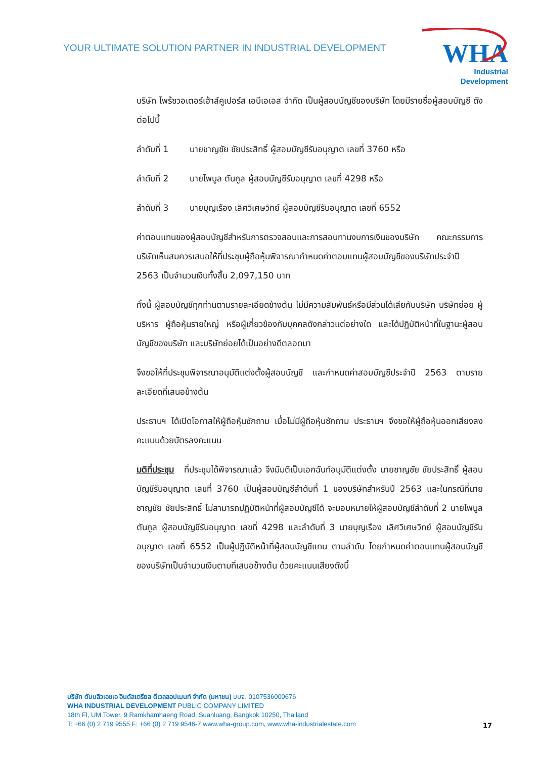YOUR ULTIMATE SOLUTION PARTNER IN INDUSTRIAL DEVELOPMENT
WHA
Industrial
Development
บริษัท ไพร้ซวอเตอร์เฮ้าส์คูเปอร์ส เอบีเอเอส จำกัด เป็นผู้สอบบัญชีของบริษัท โดยมีรายชื่อผู้สอบบัญชี ดังต่อไปนี้
ลำดับที่ 1 นายชาญชัย ชัยประสิทธิ์ ผู้สอบบัญชีรับอนุญาต เลขที่ 3760 หรือ
ลำดับที่ 2 นายไพบูล ตันกูล ผู้สอบบัญชีรับอนุญาต เลขที่ 4298 หรือ
ลำดับที่ 3 นายบุญเรือง เลิศวิเศษวิทย์ ผู้สอบบัญชีรับอนุญาต เลขที่ 6552
ค่าตอบแทนของผู้สอบบัญชีสำหรับการตรวจสอบและการสอบทานงบการเงินของบริษัท คณะกรรมการบริษัทเห็นสมควรเสนอให้ที่ประชุมผู้ถือหุ้นพิจารณากำหนดค่าตอบแทนผู้สอบบัญชีของบริษัทประจำปี 2563 เป็นจำนวนเงินทั้งสิ้น 2,097,150 บาท
ทั้งนี้ ผู้สอบบัญชีทุกท่านตามรายละเอียดข้างต้น ไม่มีความสัมพันธ์หรือมีส่วนได้เสียกับบริษัท บริษัทย่อย ผู้บริหาร ผู้ถือหุ้นรายใหญ่ หรือผู้เกี่ยวข้องกับบุคคลดังกล่าวแต่อย่างใด และได้ปฏิบัติหน้าที่ในฐานะผู้สอบบัญชีของบริษัท และบริษัทย่อยได้เป็นอย่างดีตลอดมา
จึงขอให้ที่ประชุมพิจารณาอนุมัติแต่งตั้งผู้สอบบัญชี และกำหนดค่าสอบบัญชีประจำปี 2563 ตามรายละเอียดที่เสนอข้างต้น
ประธานฯ ได้เปิดโอกาสให้ผู้ถือหุ้นซักถาม เมื่อไม่มีผู้ถือหุ้นซักถาม ประธานฯ จึงขอให้ผู้ถือหุ้นออกเสียงลงคะแนนด้วยบัตรลงคะแนน
มติที่ประชุม ที่ประชุมได้พิจารณาแล้ว จึงมีมติเป็นเอกฉันท์อนุมัติแต่งตั้ง นายชาญชัย ชัยประสิทธิ์ ผู้สอบบัญชีรับอนุญาต เลขที่ 3760 เป็นผู้สอบบัญชีลำดับที่ 1 ของบริษัทสำหรับปี 2563 และในกรณีที่นายชาญชัย ชัยประสิทธิ์ ไม่สามารถปฏิบัติหน้าที่ผู้สอบบัญชีได้ จะมอบหมายให้ผู้สอบบัญชีลำดับที่ 2 นายไพบูล ตันกูล ผู้สอบบัญชีรับอนุญาต เลขที่ 4298 และลำดับที่ 3 นายบุญเรือง เลิศวิเศษวิทย์ ผู้สอบบัญชีรับอนุญาต เลขที่ 6552 เป็นผู้ปฏิบัติหน้าที่ผู้สอบบัญชีแทน ตามลำดับ โดยกำหนดค่าตอบแทนผู้สอบบัญชีของบริษัทเป็นจำนวนเงินตามที่เสนอข้างต้น ด้วยคะแนนเสียงดังนี้
บริษัท ดับบลิวเอชเอ อินดัสเตรียล ดีเวลลอปเมนท์ จำกัด (มหาชน) บมจ. 0107536000676
WHA INDUSTRIAL DEVELOPMENT PUBLIC COMPANY LIMITED
18th Fl, UM Tower, 9 Ramkhamhaeng Road, Suanluang, Bangkok 10250, Thailand
T: +66 (0) 2 719 9555 F: +66 (0) 2 719 9546-7 www.wha-group.com, www.wha-industrialestate.com
17